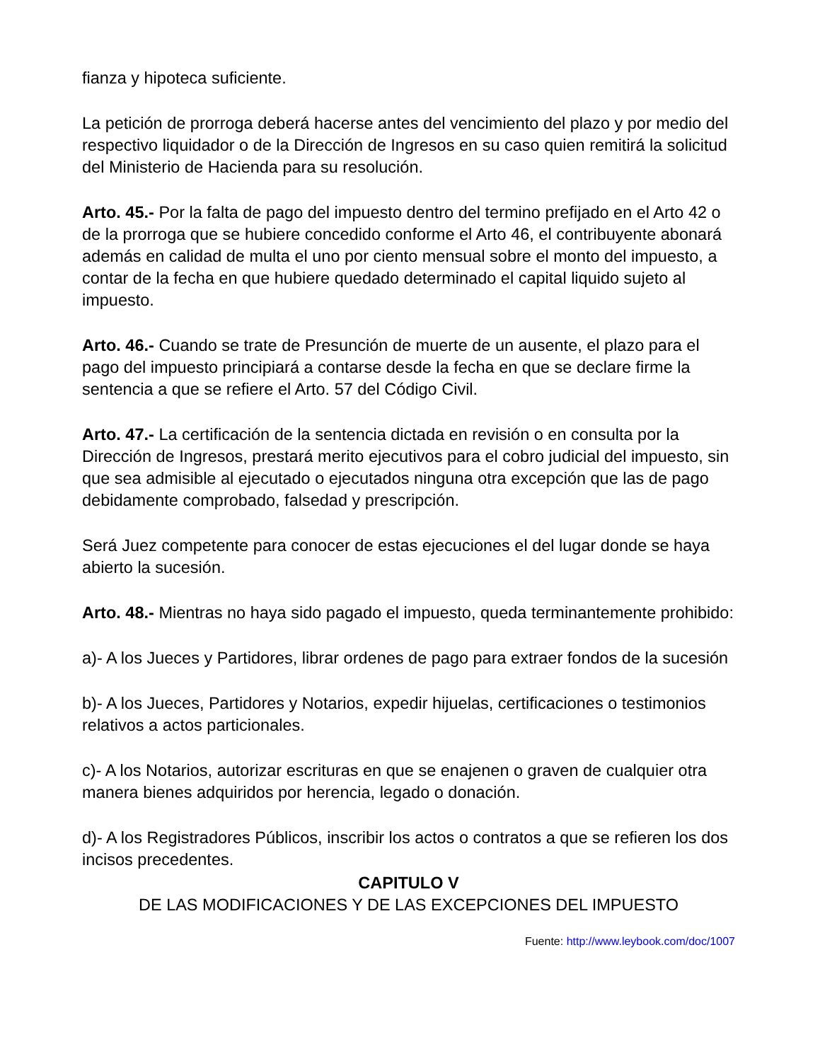fianza y hipoteca suficiente.
La petición de prorroga deberá hacerse antes del vencimiento del plazo y por medio del respectivo liquidador o de la Dirección de Ingresos en su caso quien remitirá la solicitud del Ministerio de Hacienda para su resolución.
Arto. 45.- Por la falta de pago del impuesto dentro del termino prefijado en el Arto 42 o de la prorroga que se hubiere concedido conforme el Arto 46, el contribuyente abonará además en calidad de multa el uno por ciento mensual sobre el monto del impuesto, a contar de la fecha en que hubiere quedado determinado el capital liquido sujeto al impuesto.
Arto. 46.- Cuando se trate de Presunción de muerte de un ausente, el plazo para el pago del impuesto principiará a contarse desde la fecha en que se declare firme la sentencia a que se refiere el Arto. 57 del Código Civil.
Arto. 47.- La certificación de la sentencia dictada en revisión o en consulta por la Dirección de Ingresos, prestará merito ejecutivos para el cobro judicial del impuesto, sin que sea admisible al ejecutado o ejecutados ninguna otra excepción que las de pago debidamente comprobado, falsedad y prescripción.
Será Juez competente para conocer de estas ejecuciones el del lugar donde se haya abierto la sucesión.
Arto. 48.- Mientras no haya sido pagado el impuesto, queda terminantemente prohibido:
a)- A los Jueces y Partidores, librar ordenes de pago para extraer fondos de la sucesión
b)- A los Jueces, Partidores y Notarios, expedir hijuelas, certificaciones o testimonios relativos a actos particionales.
c)- A los Notarios, autorizar escrituras en que se enajenen o graven de cualquier otra manera bienes adquiridos por herencia, legado o donación.
d)- A los Registradores Públicos, inscribir los actos o contratos a que se refieren los dos incisos precedentes.
CAPITULO V
DE LAS MODIFICACIONES Y DE LAS EXCEPCIONES DEL IMPUESTO
Fuente: http://www.leybook.com/doc/1007